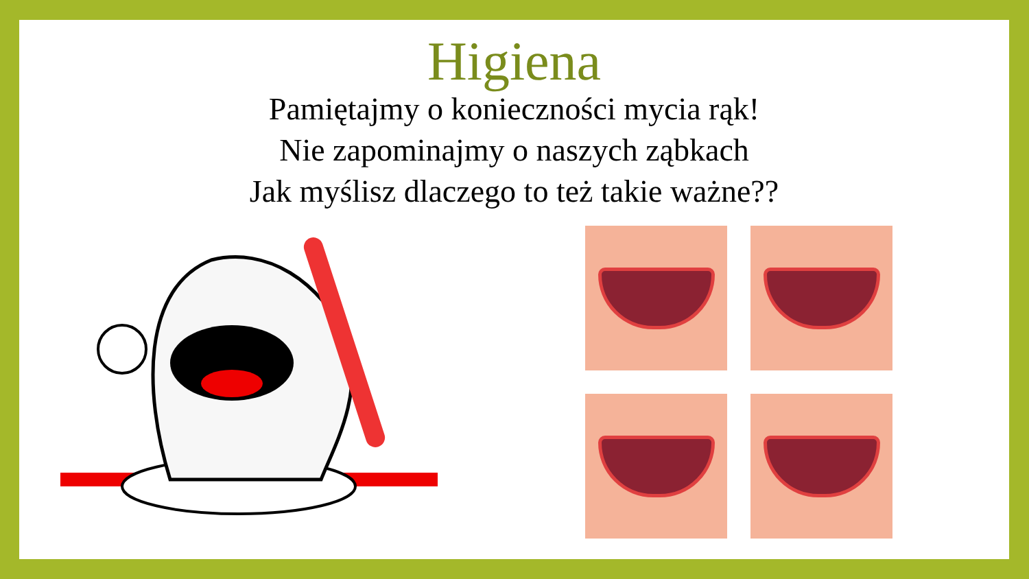Higiena
Pamiętajmy o konieczności mycia rąk!
Nie zapominajmy o naszych ząbkach
Jak myślisz dlaczego to też takie ważne??